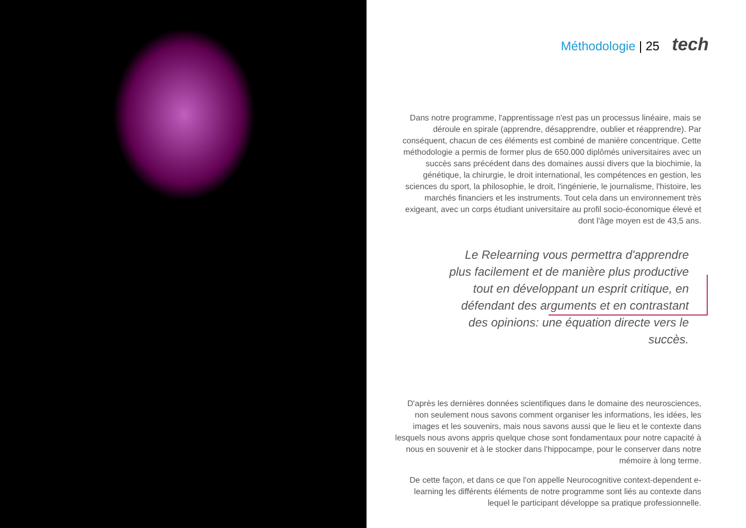Méthodologie | 25 tech
Dans notre programme, l'apprentissage n'est pas un processus linéaire, mais se déroule en spirale (apprendre, désapprendre, oublier et réapprendre). Par conséquent, chacun de ces éléments est combiné de manière concentrique. Cette méthodologie a permis de former plus de 650.000 diplômés universitaires avec un succès sans précédent dans des domaines aussi divers que la biochimie, la génétique, la chirurgie, le droit international, les compétences en gestion, les sciences du sport, la philosophie, le droit, l'ingénierie, le journalisme, l'histoire, les marchés financiers et les instruments. Tout cela dans un environnement très exigeant, avec un corps étudiant universitaire au profil socio-économique élevé et dont l'âge moyen est de 43,5 ans.
Le Relearning vous permettra d'apprendre plus facilement et de manière plus productive tout en développant un esprit critique, en défendant des arguments et en contrastant des opinions: une équation directe vers le succès.
D'après les dernières données scientifiques dans le domaine des neurosciences, non seulement nous savons comment organiser les informations, les idées, les images et les souvenirs, mais nous savons aussi que le lieu et le contexte dans lesquels nous avons appris quelque chose sont fondamentaux pour notre capacité à nous en souvenir et à le stocker dans l'hippocampe, pour le conserver dans notre mémoire à long terme.
De cette façon, et dans ce que l'on appelle Neurocognitive context-dependent e-learning les différents éléments de notre programme sont liés au contexte dans lequel le participant développe sa pratique professionnelle.